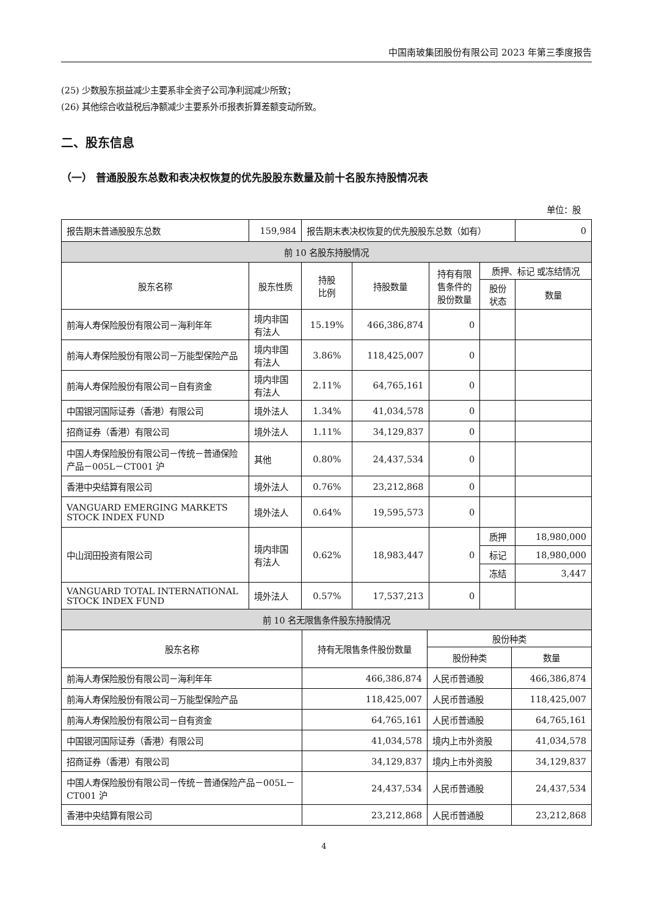中国南玻集团股份有限公司 2023 年第三季度报告
(25) 少数股东损益减少主要系非全资子公司净利润减少所致；
(26) 其他综合收益税后净额减少主要系外币报表折算差额变动所致。
二、股东信息
（一） 普通股股东总数和表决权恢复的优先股股东数量及前十名股东持股情况表
单位：股
| 报告期末普通股股东总数 | 159,984 | 报告期末表决权恢复的优先股股东总数（如有） | | | | 0 |
| 前 10 名股东持股情况 | | | | | | |
| 股东名称 | 股东性质 | 持股 比例 | 持股数量 | 持有有限 售条件的 股份数量 | 质押、标记 或冻结情况 | |
| | | | | | 股份 状态 | 数量 |
| 前海人寿保险股份有限公司－海利年年 | 境内非国 有法人 | 15.19% | 466,386,874 | 0 | | |
| 前海人寿保险股份有限公司－万能型保险产品 | 境内非国 有法人 | 3.86% | 118,425,007 | 0 | | |
| 前海人寿保险股份有限公司－自有资金 | 境内非国 有法人 | 2.11% | 64,765,161 | 0 | | |
| 中国银河国际证券（香港）有限公司 | 境外法人 | 1.34% | 41,034,578 | 0 | | |
| 招商证券（香港）有限公司 | 境外法人 | 1.11% | 34,129,837 | 0 | | |
| 中国人寿保险股份有限公司－传统－普通保险产品－005L－CT001 沪 | 其他 | 0.80% | 24,437,534 | 0 | | |
| 香港中央结算有限公司 | 境外法人 | 0.76% | 23,212,868 | 0 | | |
| VANGUARD EMERGING MARKETS STOCK INDEX FUND | 境外法人 | 0.64% | 19,595,573 | 0 | | |
| 中山润田投资有限公司 | 境内非国 有法人 | 0.62% | 18,983,447 | 0 | 质押 | 18,980,000 |
| | | | | | 标记 | 18,980,000 |
| | | | | | 冻结 | 3,447 |
| VANGUARD TOTAL INTERNATIONAL STOCK INDEX FUND | 境外法人 | 0.57% | 17,537,213 | 0 | | |
| 前 10 名无限售条件股东持股情况 | | | |
| 股东名称 | 持有无限售条件股份数量 | 股份种类 | |
| | | 股份种类 | 数量 |
| 前海人寿保险股份有限公司－海利年年 | 466,386,874 | 人民币普通股 | 466,386,874 |
| 前海人寿保险股份有限公司－万能型保险产品 | 118,425,007 | 人民币普通股 | 118,425,007 |
| 前海人寿保险股份有限公司－自有资金 | 64,765,161 | 人民币普通股 | 64,765,161 |
| 中国银河国际证券（香港）有限公司 | 41,034,578 | 境内上市外资股 | 41,034,578 |
| 招商证券（香港）有限公司 | 34,129,837 | 境内上市外资股 | 34,129,837 |
| 中国人寿保险股份有限公司－传统－普通保险产品－005L－CT001 沪 | 24,437,534 | 人民币普通股 | 24,437,534 |
| 香港中央结算有限公司 | 23,212,868 | 人民币普通股 | 23,212,868 |
4